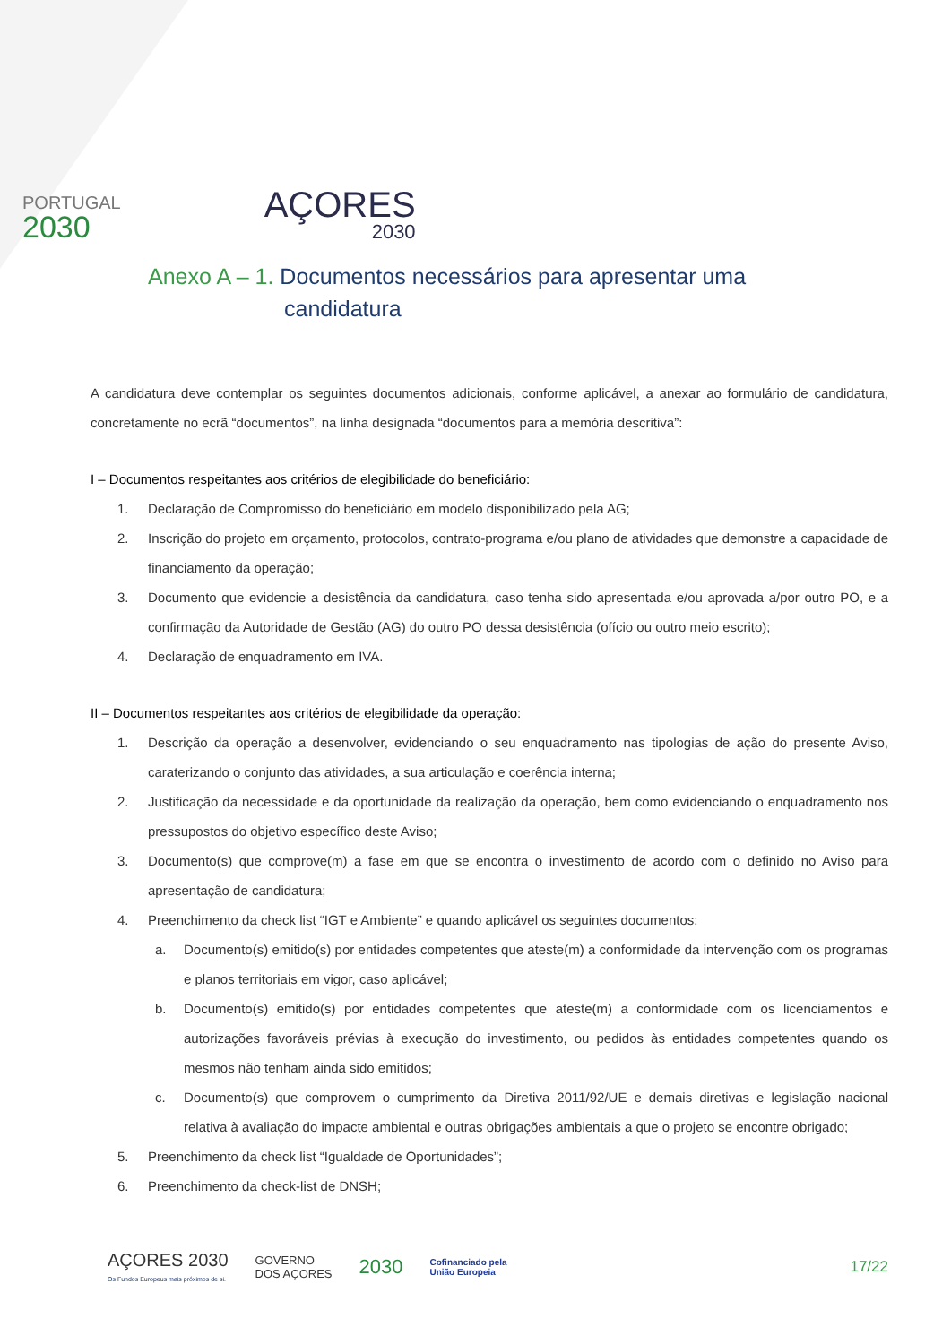PORTUGAL
2030
AÇORES
2030
Anexo A – 1. Documentos necessários para apresentar uma
candidatura
A candidatura deve contemplar os seguintes documentos adicionais, conforme aplicável, a anexar ao formulário de candidatura, concretamente no ecrã “documentos”, na linha designada “documentos para a memória descritiva”:
I – Documentos respeitantes aos critérios de elegibilidade do beneficiário:
1. Declaração de Compromisso do beneficiário em modelo disponibilizado pela AG;
2. Inscrição do projeto em orçamento, protocolos, contrato-programa e/ou plano de atividades que demonstre a capacidade de financiamento da operação;
3. Documento que evidencie a desistência da candidatura, caso tenha sido apresentada e/ou aprovada a/por outro PO, e a confirmação da Autoridade de Gestão (AG) do outro PO dessa desistência (ofício ou outro meio escrito);
4. Declaração de enquadramento em IVA.
II – Documentos respeitantes aos critérios de elegibilidade da operação:
1. Descrição da operação a desenvolver, evidenciando o seu enquadramento nas tipologias de ação do presente Aviso, caraterizando o conjunto das atividades, a sua articulação e coerência interna;
2. Justificação da necessidade e da oportunidade da realização da operação, bem como evidenciando o enquadramento nos pressupostos do objetivo específico deste Aviso;
3. Documento(s) que comprove(m) a fase em que se encontra o investimento de acordo com o definido no Aviso para apresentação de candidatura;
4. Preenchimento da check list “IGT e Ambiente” e quando aplicável os seguintes documentos:
a. Documento(s) emitido(s) por entidades competentes que ateste(m) a conformidade da intervenção com os programas e planos territoriais em vigor, caso aplicável;
b. Documento(s) emitido(s) por entidades competentes que ateste(m) a conformidade com os licenciamentos e autorizações favoráveis prévias à execução do investimento, ou pedidos às entidades competentes quando os mesmos não tenham ainda sido emitidos;
c. Documento(s) que comprovem o cumprimento da Diretiva 2011/92/UE e demais diretivas e legislação nacional relativa à avaliação do impacte ambiental e outras obrigações ambientais a que o projeto se encontre obrigado;
5. Preenchimento da check list “Igualdade de Oportunidades”;
6. Preenchimento da check-list de DNSH;
AÇORES 2030
Os Fundos Europeus mais próximos de si.
GOVERNO
DOS AÇORES
2030
Cofinanciado pela
União Europeia
17/22